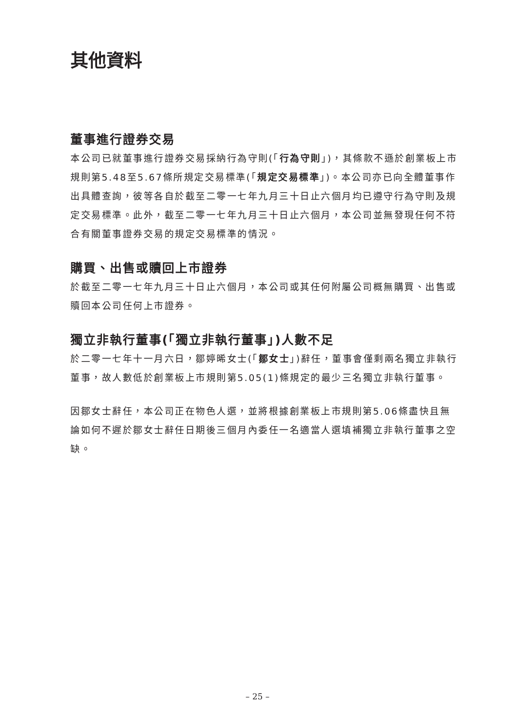其他資料
董事進行證券交易
本公司已就董事進行證券交易採納行為守則(「行為守則」)，其條款不遜於創業板上市規則第5.48至5.67條所規定交易標準(「規定交易標準」)。本公司亦已向全體董事作出具體查詢，彼等各自於截至二零一七年九月三十日止六個月均已遵守行為守則及規定交易標準。此外，截至二零一七年九月三十日止六個月，本公司並無發現任何不符合有關董事證券交易的規定交易標準的情況。
購買、出售或贖回上市證券
於截至二零一七年九月三十日止六個月，本公司或其任何附屬公司概無購買、出售或贖回本公司任何上市證券。
獨立非執行董事(「獨立非執行董事」)人數不足
於二零一七年十一月六日，鄒婷晞女士(「鄒女士」)辭任，董事會僅剩兩名獨立非執行董事，故人數低於創業板上市規則第5.05(1)條規定的最少三名獨立非執行董事。
因鄒女士辭任，本公司正在物色人選，並將根據創業板上市規則第5.06條盡快且無論如何不遲於鄒女士辭任日期後三個月內委任一名適當人選填補獨立非執行董事之空缺。
– 25 –